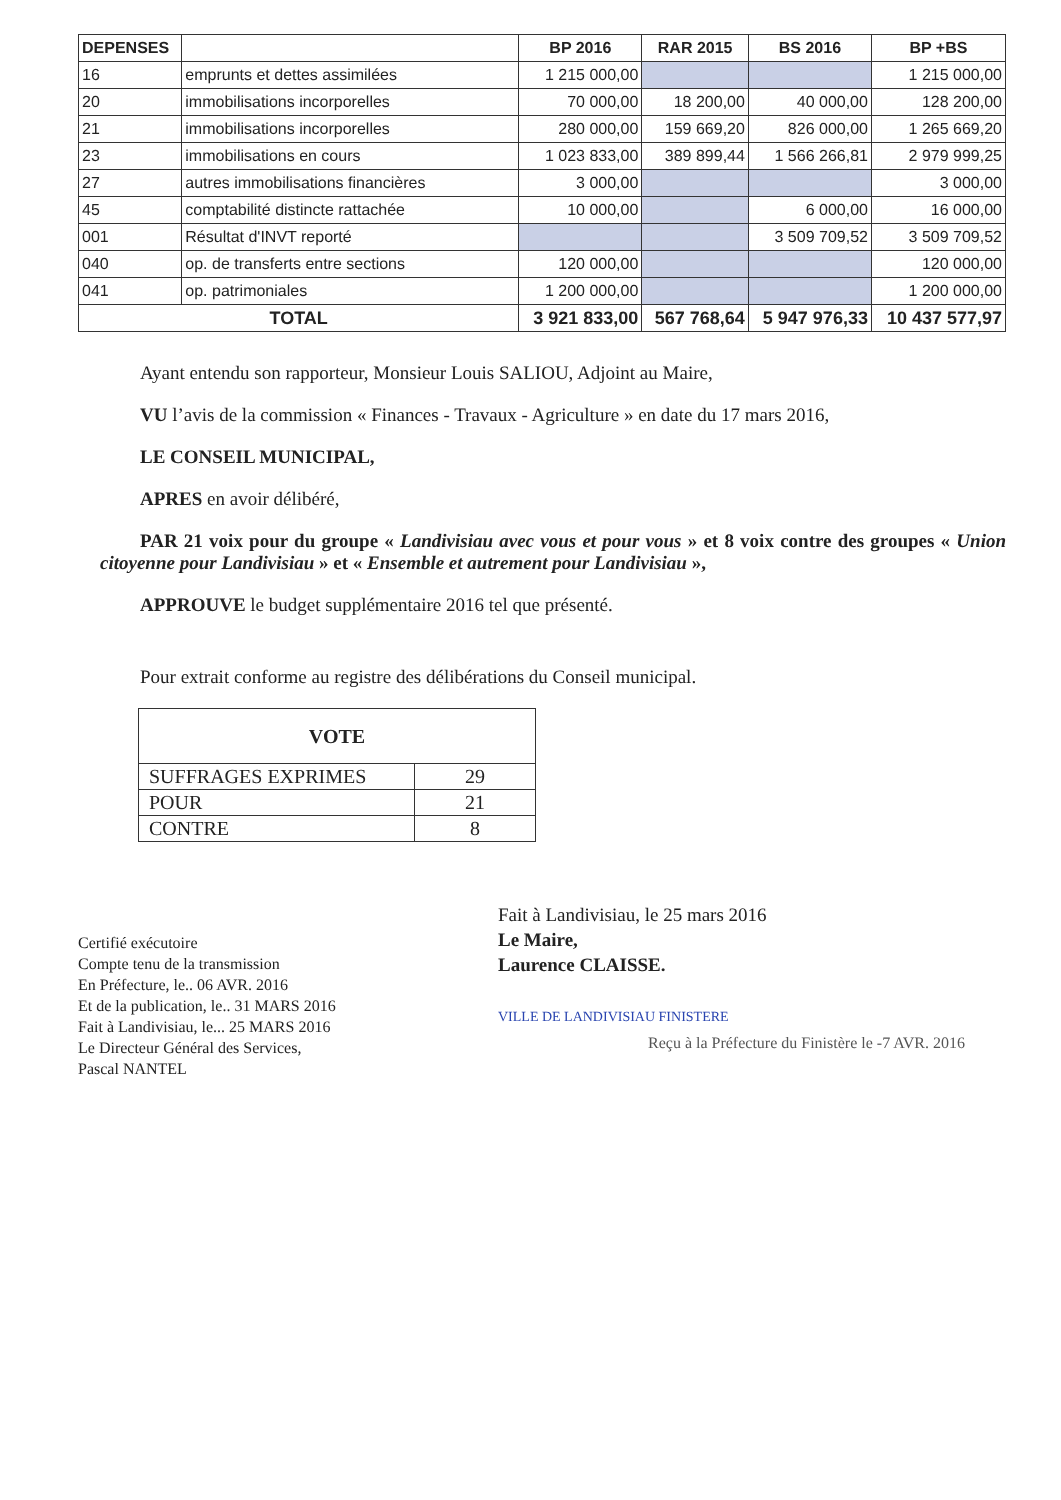| DEPENSES | | BP 2016 | RAR 2015 | BS 2016 | BP +BS |
| --- | --- | --- | --- | --- | --- |
| 16 | emprunts et dettes assimilées | 1 215 000,00 | | | 1 215 000,00 |
| 20 | immobilisations incorporelles | 70 000,00 | 18 200,00 | 40 000,00 | 128 200,00 |
| 21 | immobilisations incorporelles | 280 000,00 | 159 669,20 | 826 000,00 | 1 265 669,20 |
| 23 | immobilisations en cours | 1 023 833,00 | 389 899,44 | 1 566 266,81 | 2 979 999,25 |
| 27 | autres immobilisations financières | 3 000,00 | | | 3 000,00 |
| 45 | comptabilité distincte rattachée | 10 000,00 | | 6 000,00 | 16 000,00 |
| 001 | Résultat d'INVT reporté | | | 3 509 709,52 | 3 509 709,52 |
| 040 | op. de transferts entre sections | 120 000,00 | | | 120 000,00 |
| 041 | op. patrimoniales | 1 200 000,00 | | | 1 200 000,00 |
| TOTAL | | 3 921 833,00 | 567 768,64 | 5 947 976,33 | 10 437 577,97 |
Ayant entendu son rapporteur, Monsieur Louis SALIOU, Adjoint au Maire,
VU l’avis de la commission « Finances - Travaux - Agriculture » en date du 17 mars 2016,
LE CONSEIL MUNICIPAL,
APRES en avoir délibéré,
PAR 21 voix pour du groupe « Landivisiau avec vous et pour vous » et 8 voix contre des groupes « Union citoyenne pour Landivisiau » et « Ensemble et autrement pour Landivisiau »,
APPROUVE le budget supplémentaire 2016 tel que présenté.
Pour extrait conforme au registre des délibérations du Conseil municipal.
| VOTE | |
| --- | --- |
| SUFFRAGES EXPRIMES | 29 |
| POUR | 21 |
| CONTRE | 8 |
Certifié exécutoire
Compte tenu de la transmission
En Préfecture, le.. 06 AVR. 2016
Et de la publication, le.. 31 MARS 2016
Fait à Landivisiau, le... 25 MARS 2016
Le Directeur Général des Services,
Pascal NANTEL
Fait à Landivisiau, le 25 mars 2016
Le Maire,
Laurence CLAISSE.
VILLE DE LANDIVISIAU FINISTERE
Reçu à la Préfecture du Finistère le -7 AVR. 2016